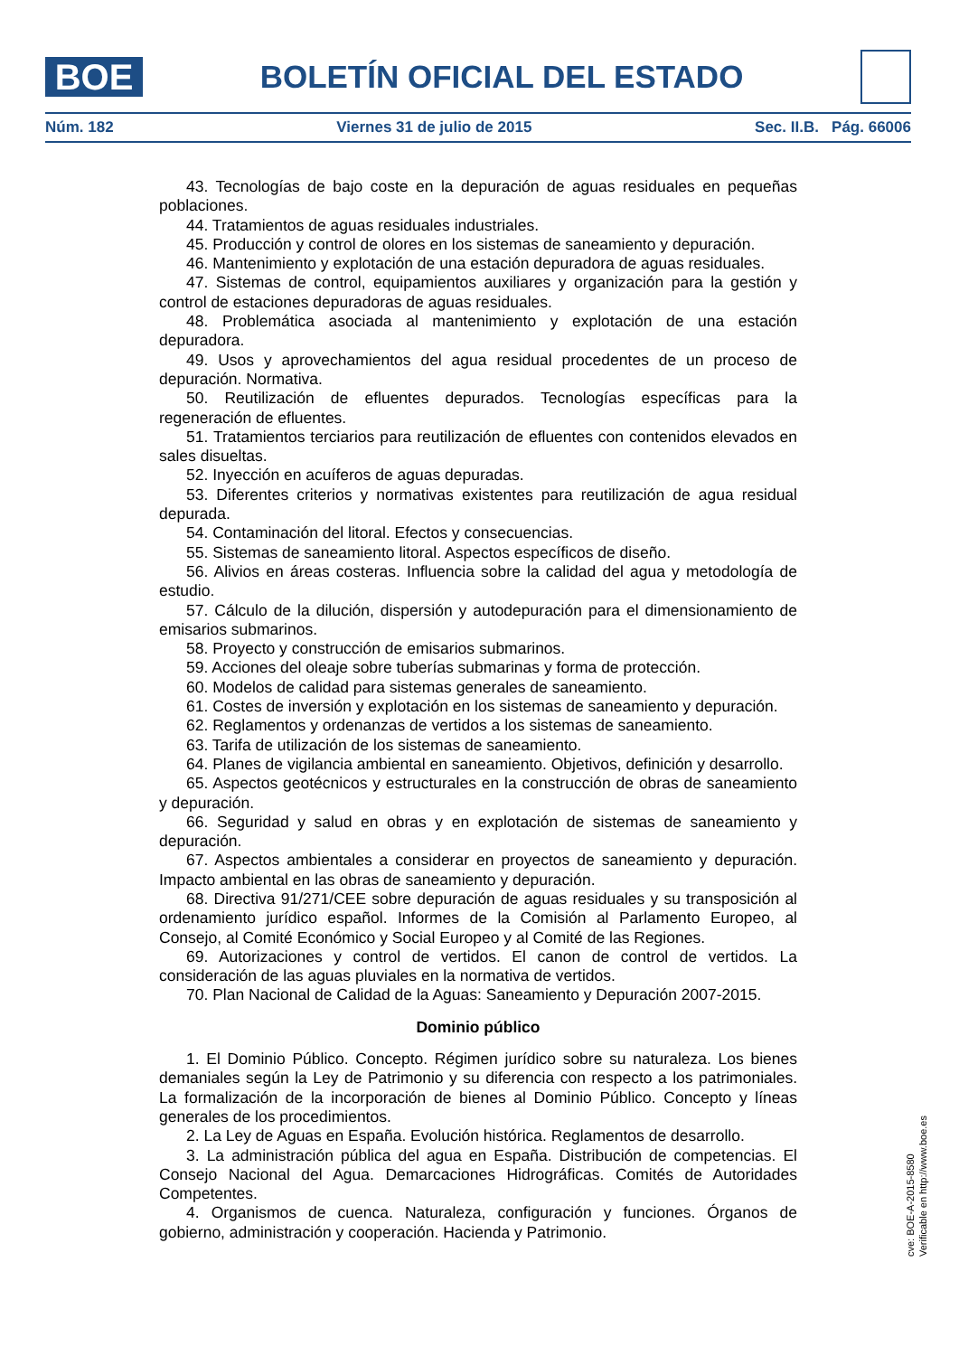BOE
BOLETÍN OFICIAL DEL ESTADO
Núm. 182 Viernes 31 de julio de 2015 Sec. II.B. Pág. 66006
43. Tecnologías de bajo coste en la depuración de aguas residuales en pequeñas poblaciones.
44. Tratamientos de aguas residuales industriales.
45. Producción y control de olores en los sistemas de saneamiento y depuración.
46. Mantenimiento y explotación de una estación depuradora de aguas residuales.
47. Sistemas de control, equipamientos auxiliares y organización para la gestión y control de estaciones depuradoras de aguas residuales.
48. Problemática asociada al mantenimiento y explotación de una estación depuradora.
49. Usos y aprovechamientos del agua residual procedentes de un proceso de depuración. Normativa.
50. Reutilización de efluentes depurados. Tecnologías específicas para la regeneración de efluentes.
51. Tratamientos terciarios para reutilización de efluentes con contenidos elevados en sales disueltas.
52. Inyección en acuíferos de aguas depuradas.
53. Diferentes criterios y normativas existentes para reutilización de agua residual depurada.
54. Contaminación del litoral. Efectos y consecuencias.
55. Sistemas de saneamiento litoral. Aspectos específicos de diseño.
56. Alivios en áreas costeras. Influencia sobre la calidad del agua y metodología de estudio.
57. Cálculo de la dilución, dispersión y autodepuración para el dimensionamiento de emisarios submarinos.
58. Proyecto y construcción de emisarios submarinos.
59. Acciones del oleaje sobre tuberías submarinas y forma de protección.
60. Modelos de calidad para sistemas generales de saneamiento.
61. Costes de inversión y explotación en los sistemas de saneamiento y depuración.
62. Reglamentos y ordenanzas de vertidos a los sistemas de saneamiento.
63. Tarifa de utilización de los sistemas de saneamiento.
64. Planes de vigilancia ambiental en saneamiento. Objetivos, definición y desarrollo.
65. Aspectos geotécnicos y estructurales en la construcción de obras de saneamiento y depuración.
66. Seguridad y salud en obras y en explotación de sistemas de saneamiento y depuración.
67. Aspectos ambientales a considerar en proyectos de saneamiento y depuración. Impacto ambiental en las obras de saneamiento y depuración.
68. Directiva 91/271/CEE sobre depuración de aguas residuales y su transposición al ordenamiento jurídico español. Informes de la Comisión al Parlamento Europeo, al Consejo, al Comité Económico y Social Europeo y al Comité de las Regiones.
69. Autorizaciones y control de vertidos. El canon de control de vertidos. La consideración de las aguas pluviales en la normativa de vertidos.
70. Plan Nacional de Calidad de la Aguas: Saneamiento y Depuración 2007-2015.
Dominio público
1. El Dominio Público. Concepto. Régimen jurídico sobre su naturaleza. Los bienes demaniales según la Ley de Patrimonio y su diferencia con respecto a los patrimoniales. La formalización de la incorporación de bienes al Dominio Público. Concepto y líneas generales de los procedimientos.
2. La Ley de Aguas en España. Evolución histórica. Reglamentos de desarrollo.
3. La administración pública del agua en España. Distribución de competencias. El Consejo Nacional del Agua. Demarcaciones Hidrográficas. Comités de Autoridades Competentes.
4. Organismos de cuenca. Naturaleza, configuración y funciones. Órganos de gobierno, administración y cooperación. Hacienda y Patrimonio.
cve: BOE-A-2015-8580
Verificable en http://www.boe.es